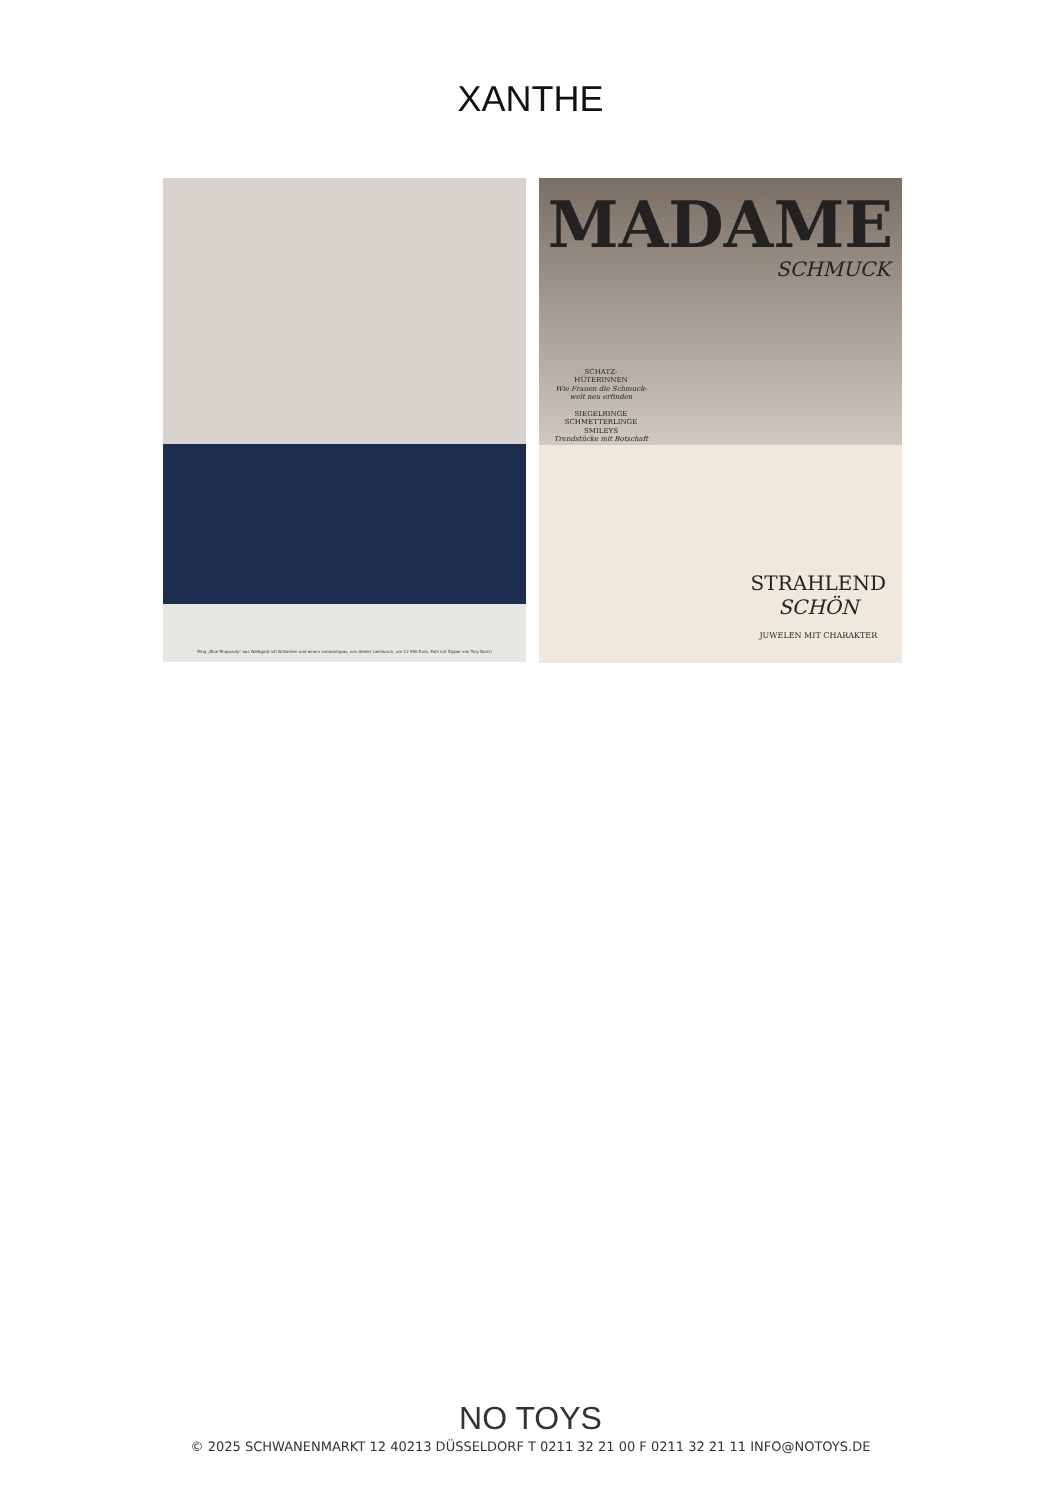XANTHE
Ring „Blue Rhapsody" aus Weißgold mit Brillanten und einem Londontopas, von Atelier Laerbusch, um 12 950 Euro. Pulli mit Zipper von Tory Burch
MADAME
SCHMUCK
SCHATZ-
HÜTERINNEN
Wie Frauen die Schmuck-welt neu erfinden
SIEGELRINGE
SCHMETTERLINGE
SMILEYS
Trendstücke mit Botschaft
STRAHLEND
SCHÖN
JUWELEN MIT CHARAKTER
NO TOYS
© 2025 SCHWANENMARKT 12 40213 DÜSSELDORF T 0211 32 21 00 F 0211 32 21 11 INFO@NOTOYS.DE